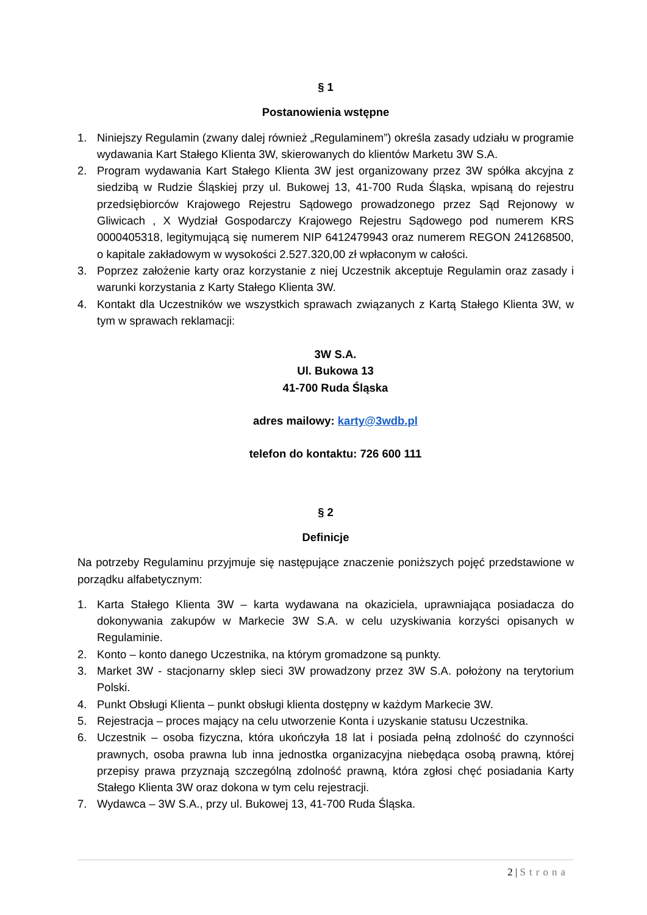§ 1
Postanowienia wstępne
1. Niniejszy Regulamin (zwany dalej również „Regulaminem”) określa zasady udziału w programie wydawania Kart Stałego Klienta 3W, skierowanych do klientów Marketu 3W S.A.
2. Program wydawania Kart Stałego Klienta 3W jest organizowany przez 3W spółka akcyjna z siedzibą w Rudzie Śląskiej przy ul. Bukowej 13, 41-700 Ruda Śląska, wpisaną do rejestru przedsiębiorców Krajowego Rejestru Sądowego prowadzonego przez Sąd Rejonowy w Gliwicach , X Wydział Gospodarczy Krajowego Rejestru Sądowego pod numerem KRS 0000405318, legitymującą się numerem NIP 6412479943 oraz numerem REGON 241268500, o kapitale zakładowym w wysokości 2.527.320,00 zł wpłaconym w całości.
3. Poprzez założenie karty oraz korzystanie z niej Uczestnik akceptuje Regulamin oraz zasady i warunki korzystania z Karty Stałego Klienta 3W.
4. Kontakt dla Uczestników we wszystkich sprawach związanych z Kartą Stałego Klienta 3W, w tym w sprawach reklamacji:
3W S.A.
Ul. Bukowa 13
41-700 Ruda Śląska
adres mailowy: karty@3wdb.pl
telefon do kontaktu: 726 600 111
§ 2
Definicje
Na potrzeby Regulaminu przyjmuje się następujące znaczenie poniższych pojęć przedstawione w porządku alfabetycznym:
1. Karta Stałego Klienta 3W – karta wydawana na okaziciela, uprawniająca posiadacza do dokonywania zakupów w Markecie 3W S.A. w celu uzyskiwania korzyści opisanych w Regulaminie.
2. Konto – konto danego Uczestnika, na którym gromadzone są punkty.
3. Market 3W - stacjonarny sklep sieci 3W prowadzony przez 3W S.A. położony na terytorium Polski.
4. Punkt Obsługi Klienta – punkt obsługi klienta dostępny w każdym Markecie 3W.
5. Rejestracja – proces mający na celu utworzenie Konta i uzyskanie statusu Uczestnika.
6. Uczestnik – osoba fizyczna, która ukończyła 18 lat i posiada pełną zdolność do czynności prawnych, osoba prawna lub inna jednostka organizacyjna niebędąca osobą prawną, której przepisy prawa przyznają szczególną zdolność prawną, która zgłosi chęć posiadania Karty Stałego Klienta 3W oraz dokona w tym celu rejestracji.
7. Wydawca – 3W S.A., przy ul. Bukowej 13, 41-700 Ruda Śląska.
2 | Strona